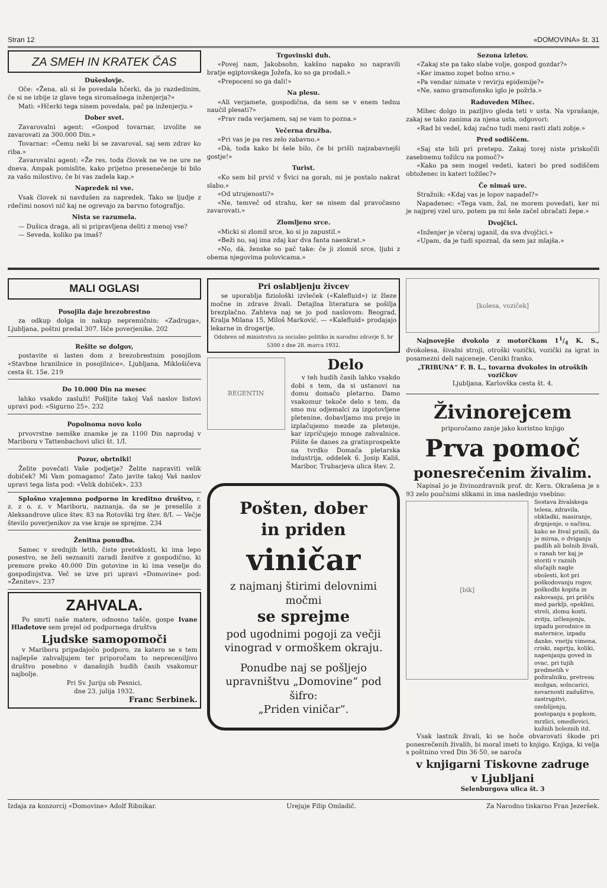Stran 12 «DOMOVINA» št. 31
ZA SMEH IN KRATEK ČAS
Dušeslovje.
Oče: «Žena, ali si že povedala hčerki, da jo razdedinim, če si ne izbije iz glave tega siromašnega inženjerja?»
Mati: «Hčerki tega nisem povedala, pač pa inženjerju.»
Dober svet.
Zavarovalni agent: «Gospod tovarnar, izvolite se zavarovati za 300.000 Din.»
Tovarnar: «Čemu neki bi se zavaroval, saj sem zdrav ko riba.»
Zavarovalni agent: «Že res, toda človek ne ve ne ure ne dneva. Ampak pomislite, kako prijetno presenečenje bi bilo za vašo milostivo, če bi vas zadela kap.»
Napredek ni vse.
Vsak človek ni navdušen za napredek. Tako se ljudje z rdečimi nosovi nič kaj ne ogrevajo za barvno fotografijo.
Nista se razumela.
— Dušica draga, ali si pripravljena deliti z menoj vse?
— Seveda, koliko pa imaš?
Trgovinski duh.
«Povej nam, Jakobsohn, kakšno napako so napravili bratje egiptovskega Jožefa, ko so ga prodali.»
«Prepoceni so ga dali!»
Na plesu.
«Ali verjamete, gospodična, da sem se v enem tednu naučil plesati?»
«Prav rada verjamem, saj se vam to pozna.»
Večerna družba.
«Pri vas je pa res zelo zabavno.»
«Dà, toda kako bi šele bilo, če bi prišli najzabavnejši gostje!»
Turist.
«Ko sem bil prvič v Švici na gorah, mi je postalo nakrat slabo.»
«Od utrujenosti?»
«Ne, temveč od strahu, ker se nisem dal pravočasno zavarovati.»
Zlomljeno srce.
«Micki si zlomil srce, ko si jo zapustil.»
«Beži no, saj ima zdaj kar dva fanta naenkrat.»
«No, dà, ženske so pač take: če ji zlomiš srce, ljubi z obema njegovima polovicama.»
Sezona izletov.
«Zakaj ste pa tako slabe volje, gospod gozdar?»
«Ker imamo zopet bolno srno.»
«Pa vendar nimate v revirju epidemije?»
«Ne, samo gramofonsko iglo je požrla.»
Radoveden Mihec.
Mihec dolgo in pazljivo gleda teti v usta. Na vprašanje, zakaj se tako zanima za njena usta, odgovori:
«Rad bi vedel, kdaj začno tudi meni rasti zlati zobje.»
Pred sodiščem.
«Saj ste bili pri pretepu. Zakaj torej niste priskočili zasebnemu tožilcu na pomoč?»
«Kako pa sem mogel vedeti, kateri bo pred sodiščem obtoženec in kateri tožilec?»
Če nimaš ure.
Stražnik: «Kdaj vas je lopov napadel?»
Napadenec: «Tega vam, žal, ne morem povedati, ker mi je najprej vzel uro, potem pa mi šele začel obračati žepe.»
Dvojčici.
«Inženjer je včeraj uganil, da sva dvojčici.»
«Upam, da je tudi spoznal, da sem jaz mlajša.»
MALI OGLASI
Posojila daje brezobrestno
za odkup dolga in nakup nepremičnin: «Zadruga», Ljubljana, poštni predal 307. Išče poverjenike. 202
Rešite se dolgov,
postavite si lasten dom z brezobrestnim posojilom «Stavbne hranilnice in posojilnice», Ljubljana, Miklošičeva cesta št. 15e. 219
Do 10.000 Din na mesec
lahko vsakdo zasluži! Pošljite takoj Vaš naslov listovi upravi pod: «Sigurno 25». 232
Popolnoma novo kolo
prvovrstne nemške znamke je za 1100 Din naprodaj v Mariboru v Tattenbachovi ulici št. 1/I.
Pozor, obrtniki!
Želite povečati Vaše podjetje? Želite napraviti velik dobiček? Mi Vam pomagamo! Zato javite takoj Vaš naslov upravi tega lista pod: «Velik dobiček». 233
Splošno vzajemno podporno in kreditno društvo, r. z. z o. z. v Mariboru, naznanja, da se je preselilo z Aleksandrove ulice štev. 83 na Rotovški trg štev. 8/I. — Večje število poverjenikov za vse kraje se sprejme. 234
Ženitna ponudba.
Samec v srednjih letih, čiste preteklosti, ki ima lepo posestvo, se želi seznaniti zaradi ženitve z gospodično, ki premore preko 40.000 Din gotovine in ki ima veselje do gospodinjstva. Več se izve pri upravi «Domovine» pod: «Ženitev». 237
ZAHVALA.
Po smrti naše matere, odnosno tašče, gospe Ivane Hladetove sem prejel od podpornega društva
Ljudske samopomoči
v Mariboru pripadajočo podporo, za katero se s tem najlepše zahvaljujem ter priporočam to nepreceniljivo društvo posebno v današnjih hudih časih vsakomur najbolje.
Pri Sv. Juriju ob Pesnici,
dne 23. julija 1932.
Franc Serbinek.
Pri oslabljenju živcev
se uporablja fiziološki izvleček («Kalefluid») iz žleze močne in zdrave živali. Detajlna literatura se pošilja brezplačno. Zahteva naj se jo pod naslovom: Beograd, Kralja Milana 15, Miloš Marković. — «Kalefluid» prodajajo lekarne in drogerije.
Odobren od ministrstva za socialno politiko in narodno zdravje S. br 5300 z dne 28. marca 1932.
REGENTIN
Delo
v teh hudih časih lahko vsakdo dobi s tem, da si ustanovi na domu domačo pletarno. Damo vsakomur tekoče delo s tem, da smo mu odjemalci za izgotovljene pletenine, dobavljamo mu prejo in izplačujemo mezde za pletenje, kar izpričujejo mnoge zahvalnice. Pišite še danes za gratisprospekte na tvrdko Domača pletarska industrija, oddelek 6. Josip Kališ, Maribor, Trubarjeva ulica štev. 2.
Pošten, dober
in priden
viničar
z najmanj štirimi delovnimi močmi
se sprejme
pod ugodnimi pogoji za večji vinograd v ormoškem okraju.
Ponudbe naj se pošljejo upravništvu „Domovine“ pod šifro:
„Priden viničar“.
[kolesa, voziček]
Najnovejše dvokolo z motorčkom 11/4 K. S., dvokolesa, šivalni stroji, otroški vozički, vozički za igrat in posamezni deli najceneje. Ceniki franko.
„TRIBUNA“ F. B. L., tovarna dvokoles in otroških vozičkov
Ljubljana, Karlovška cesta št. 4.
Živinorejcem
priporočamo zanje jako koristno knjigo
Prva pomoč
ponesrečenim živalim.
Napisal jo je živinozdravnik prof. dr. Kern. Okrašena je s 93 zelo poučnimi slikami in ima naslednjo vsebino:
[bik]
Sestava živalskega telesa, zdravila, obkladki, masiranje, drgnjenje, o načinu, kako se žival prisili, da je mirna, o dviganju padlih ali bolnih živali, o ranah ter kaj je storiti v raznih slučajih nagle obolesti, kot pri poškodovanju rogov, poškodbi kopita in zakovanju, pri prišču med parklji, opeklini, streli, zlomu kosti, zvitju, izčlenjenju, izpadu porodnice in maternice, izpadu danke, vnetju vimena, criski, zaprtju, koliki, napenjanju goved in ovac, pri tujih predmetih v požiralniku, pretresu možgan, solncarici, nevarnosti zadušitve, zastrupitvi, ozeblijenju, postopanju s popkom, mrzlici, omedlevici, kužnih boleznih itd.
Vsak lastnik živali, ki se hoče obvarovati škode pri ponesrečenih živalih, bi moral imeti to knjigo. Knjiga, ki velja s poštnino vred Din 36·50, se naroča
v knjigarni Tiskovne zadruge
v Ljubljani
Selenburgova ulica št. 3
Izdaja za konzorcij «Domovine» Adolf Ribnikar. Urejuje Filip Omladič. Za Narodno tiskarno Fran Jezeršek.